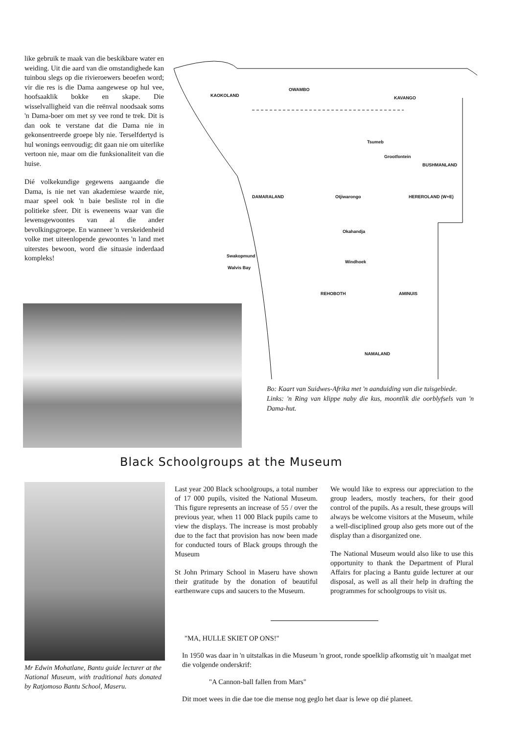like gebruik te maak van die beskikbare water en weiding. Uit die aard van die omstandighede kan tuinbou slegs op die rivieroewers beoefen word; vir die res is die Dama aangewese op hul vee, hoofsaaklik bokke en skape. Die wisselvalligheid van die reënval noodsaak soms 'n Dama-boer om met sy vee rond te trek. Dit is dan ook te verstane dat die Dama nie in gekonsentreerde groepe bly nie. Terselfdertyd is hul wonings eenvoudig; dit gaan nie om uiterlike vertoon nie, maar om die funksionaliteit van die huise.
Dié volkekundige gegewens aangaande die Dama, is nie net van akademiese waarde nie, maar speel ook 'n baie besliste rol in die politieke sfeer. Dit is eweneens waar van die lewensgewoontes van al die ander bevolkingsgroepe. En wanneer 'n verskeidenheid volke met uiteenlopende gewoontes 'n land met uiterstes bewoon, word die situasie inderdaad kompleks!
KAOKOLAND
OWAMBO
KAVANGO
Tsumeb
Grootfontein
BUSHMANLAND
DAMARALAND Otjiwarongo HEREROLAND (W+E)
Okahandja
Swakopmund
Windhoek
Walvis Bay
REHOBOTH AMINUIS
NAMALAND
Bo: Kaart van Suidwes-Afrika met 'n aanduiding van die tuisgebiede.
Links: 'n Ring van klippe naby die kus, moontlik die oorblyfsels van 'n Dama-hut.
Black Schoolgroups at the Museum
Mr Edwin Mohatlane, Bantu guide lecturer at the National Museum, with traditional hats donated by Ratjomoso Bantu School, Maseru.
Last year 200 Black schoolgroups, a total number of 17 000 pupils, visited the National Museum. This figure represents an increase of 55 / over the previous year, when 11 000 Black pupils came to view the displays. The increase is most probably due to the fact that provision has now been made for conducted tours of Black groups through the Museum
St John Primary School in Maseru have shown their gratitude by the donation of beautiful earthenware cups and saucers to the Museum.
We would like to express our appreciation to the group leaders, mostly teachers, for their good control of the pupils. As a result, these groups will always be welcome visitors at the Museum, while a well-disciplined group also gets more out of the display than a disorganized one.
The National Museum would also like to use this opportunity to thank the Department of Plural Affairs for placing a Bantu guide lecturer at our disposal, as well as all their help in drafting the programmes for schoolgroups to visit us.
"MA, HULLE SKIET OP ONS!"
In 1950 was daar in 'n uitstalkas in die Museum 'n groot, ronde spoelklip afkomstig uit 'n maalgat met die volgende onderskrif:
"A Cannon-ball fallen from Mars"
Dit moet wees in die dae toe die mense nog geglo het daar is lewe op dié planeet.